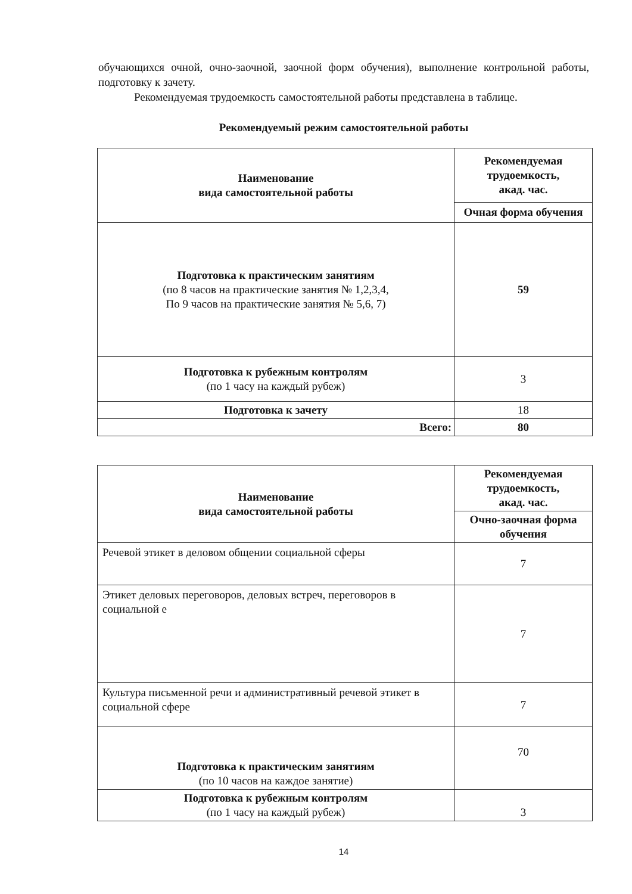обучающихся очной, очно-заочной, заочной форм обучения), выполнение контрольной работы, подготовку к зачету.
Рекомендуемая трудоемкость самостоятельной работы представлена в таблице.
Рекомендуемый режим самостоятельной работы
| Наименование вида самостоятельной работы | Рекомендуемая трудоемкость, акад. час. |
| --- | --- |
| | Очная форма обучения |
| Подготовка к практическим занятиям (по 8 часов на практические занятия № 1,2,3,4, По 9 часов на практические занятия № 5,6, 7) | 59 |
| Подготовка к рубежным контролям (по 1 часу на каждый рубеж) | 3 |
| Подготовка к зачету | 18 |
| Всего: | 80 |
| Наименование вида самостоятельной работы | Рекомендуемая трудоемкость, акад. час. |
| --- | --- |
| | Очно-заочная форма обучения |
| Речевой этикет в деловом общении социальной сферы | 7 |
| Этикет деловых переговоров, деловых встреч, переговоров в социальной е | 7 |
| Культура письменной речи и административный речевой этикет в социальной сфере | 7 |
| Подготовка к практическим занятиям (по 10 часов на каждое занятие) | 70 |
| Подготовка к рубежным контролям (по 1 часу на каждый рубеж) | 3 |
14